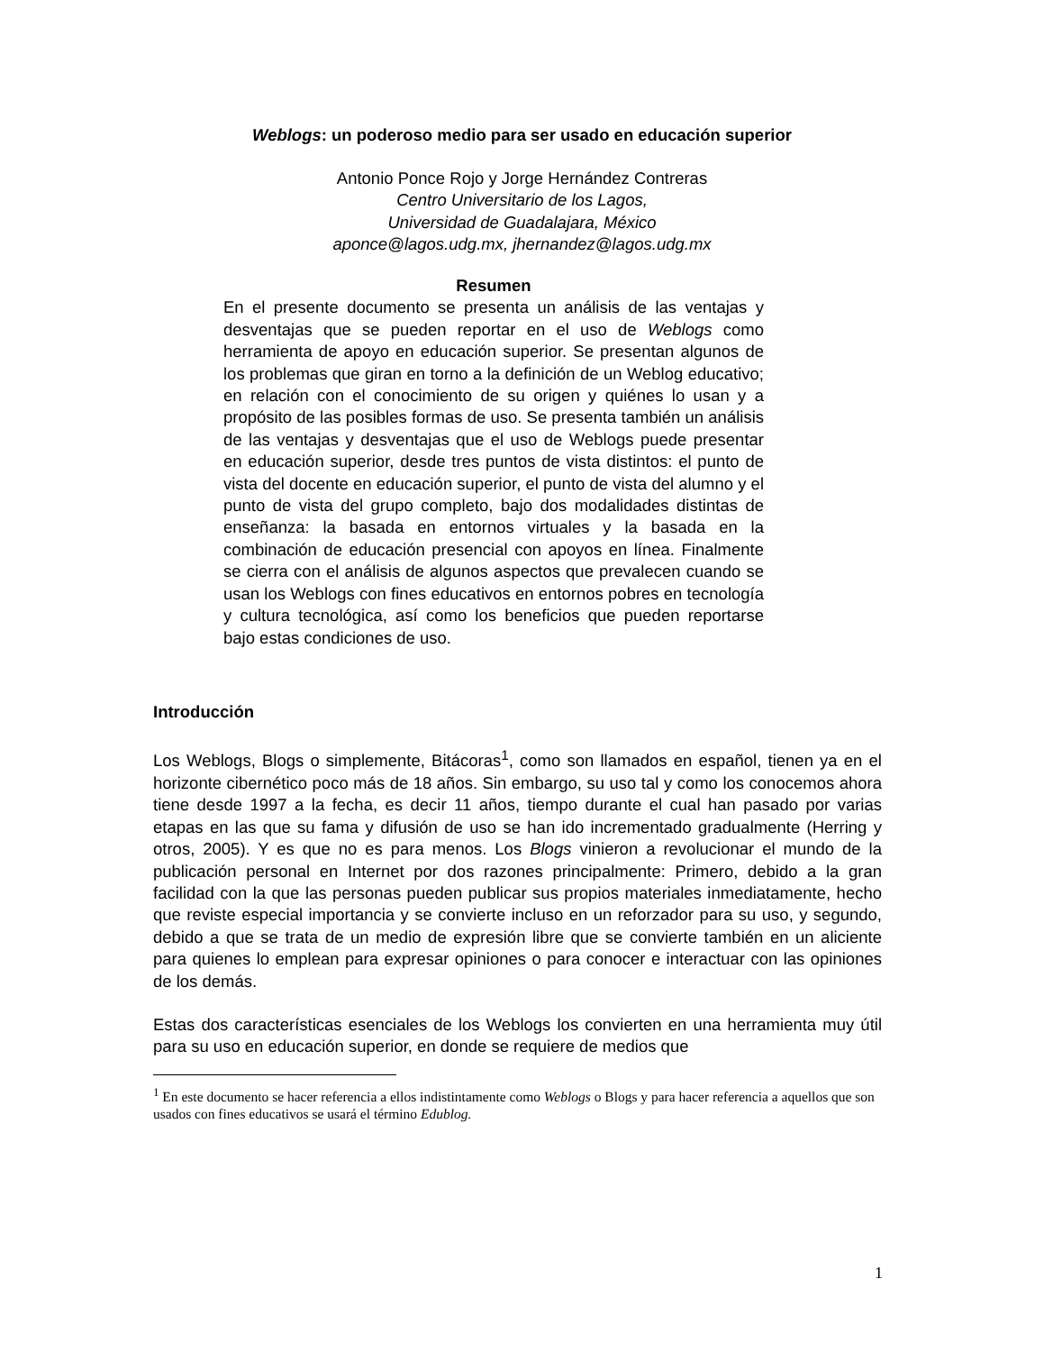Weblogs: un poderoso medio para ser usado en educación superior
Antonio Ponce Rojo y Jorge Hernández Contreras
Centro Universitario de los Lagos,
Universidad de Guadalajara, México
aponce@lagos.udg.mx, jhernandez@lagos.udg.mx
Resumen
En el presente documento se presenta un análisis de las ventajas y desventajas que se pueden reportar en el uso de Weblogs como herramienta de apoyo en educación superior. Se presentan algunos de los problemas que giran en torno a la definición de un Weblog educativo; en relación con el conocimiento de su origen y quiénes lo usan y a propósito de las posibles formas de uso. Se presenta también un análisis de las ventajas y desventajas que el uso de Weblogs puede presentar en educación superior, desde tres puntos de vista distintos: el punto de vista del docente en educación superior, el punto de vista del alumno y el punto de vista del grupo completo, bajo dos modalidades distintas de enseñanza: la basada en entornos virtuales y la basada en la combinación de educación presencial con apoyos en línea. Finalmente se cierra con el análisis de algunos aspectos que prevalecen cuando se usan los Weblogs con fines educativos en entornos pobres en tecnología y cultura tecnológica, así como los beneficios que pueden reportarse bajo estas condiciones de uso.
Introducción
Los Weblogs, Blogs o simplemente, Bitácoras<sup>1</sup>, como son llamados en español, tienen ya en el horizonte cibernético poco más de 18 años. Sin embargo, su uso tal y como los conocemos ahora tiene desde 1997 a la fecha, es decir 11 años, tiempo durante el cual han pasado por varias etapas en las que su fama y difusión de uso se han ido incrementado gradualmente (Herring y otros, 2005). Y es que no es para menos. Los Blogs vinieron a revolucionar el mundo de la publicación personal en Internet por dos razones principalmente: Primero, debido a la gran facilidad con la que las personas pueden publicar sus propios materiales inmediatamente, hecho que reviste especial importancia y se convierte incluso en un reforzador para su uso, y segundo, debido a que se trata de un medio de expresión libre que se convierte también en un aliciente para quienes lo emplean para expresar opiniones o para conocer e interactuar con las opiniones de los demás.
Estas dos características esenciales de los Weblogs los convierten en una herramienta muy útil para su uso en educación superior, en donde se requiere de medios que
<sup>1</sup> En este documento se hacer referencia a ellos indistintamente como Weblogs o Blogs y para hacer referencia a aquellos que son usados con fines educativos se usará el término Edublog.
1